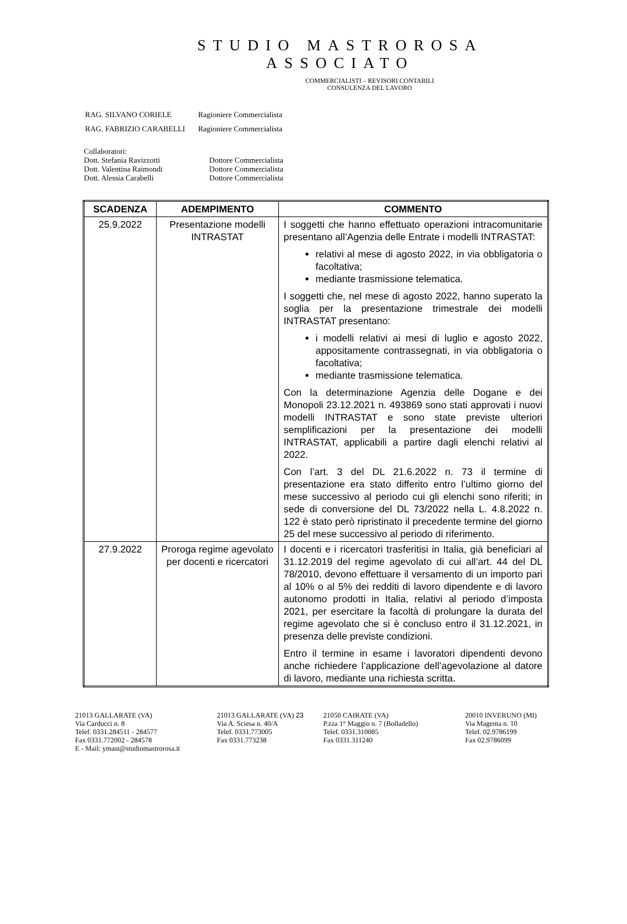STUDIO MASTROROSA
ASSOCIATO
COMMERCIALISTI – REVISORI CONTABILI
CONSULENZA DEL LAVORO
| RAG. SILVANO CORIELE | Ragioniere Commercialista |
| RAG. FABRIZIO CARABELLI | Ragioniere Commercialista |
Collaboratori:
Dott. Stefania Ravizzotti Dottore Commercialista
Dott. Valentina Raimondi Dottore Commercialista
Dott. Alessia Carabelli Dottore Commercialista
| SCADENZA | ADEMPIMENTO | COMMENTO |
| --- | --- | --- |
| 25.9.2022 | Presentazione modelli INTRASTAT | I soggetti che hanno effettuato operazioni intracomunitarie presentano all’Agenzia delle Entrate i modelli INTRASTAT: relativi al mese di agosto 2022, in via obbligatoria o facoltativa; mediante trasmissione telematica. I soggetti che, nel mese di agosto 2022, hanno superato la soglia per la presentazione trimestrale dei modelli INTRASTAT presentano: i modelli relativi ai mesi di luglio e agosto 2022, appositamente contrassegnati, in via obbligatoria o facoltativa; mediante trasmissione telematica. Con la determinazione Agenzia delle Dogane e dei Monopoli 23.12.2021 n. 493869 sono stati approvati i nuovi modelli INTRASTAT e sono state previste ulteriori semplificazioni per la presentazione dei modelli INTRASTAT, applicabili a partire dagli elenchi relativi al 2022. Con l’art. 3 del DL 21.6.2022 n. 73 il termine di presentazione era stato differito entro l’ultimo giorno del mese successivo al periodo cui gli elenchi sono riferiti; in sede di conversione del DL 73/2022 nella L. 4.8.2022 n. 122 è stato però ripristinato il precedente termine del giorno 25 del mese successivo al periodo di riferimento. |
| 27.9.2022 | Proroga regime agevolato per docenti e ricercatori | I docenti e i ricercatori trasferitisi in Italia, già beneficiari al 31.12.2019 del regime agevolato di cui all’art. 44 del DL 78/2010, devono effettuare il versamento di un importo pari al 10% o al 5% dei redditi di lavoro dipendente e di lavoro autonomo prodotti in Italia, relativi al periodo d’imposta 2021, per esercitare la facoltà di prolungare la durata del regime agevolato che si è concluso entro il 31.12.2021, in presenza delle previste condizioni. Entro il termine in esame i lavoratori dipendenti devono anche richiedere l’applicazione dell’agevolazione al datore di lavoro, mediante una richiesta scritta. |
21013 GALLARATE (VA)
Via Carducci n. 8
Telef. 0331.284511 - 284577
Fax 0331.772002 - 284578
E - Mail: ymast@studiomastrorosa.it
21013 GALLARATE (VA) 23
Via A. Sciesa n. 40/A
Telef. 0331.773005
Fax 0331.773238
21050 CAIRATE (VA)
P.zza 1° Maggio n. 7 (Bolladello)
Telef. 0331.310085
Fax 0331.311240
20010 INVERUNO (MI)
Via Magenta n. 10
Telef. 02.9786199
Fax 02.9786099